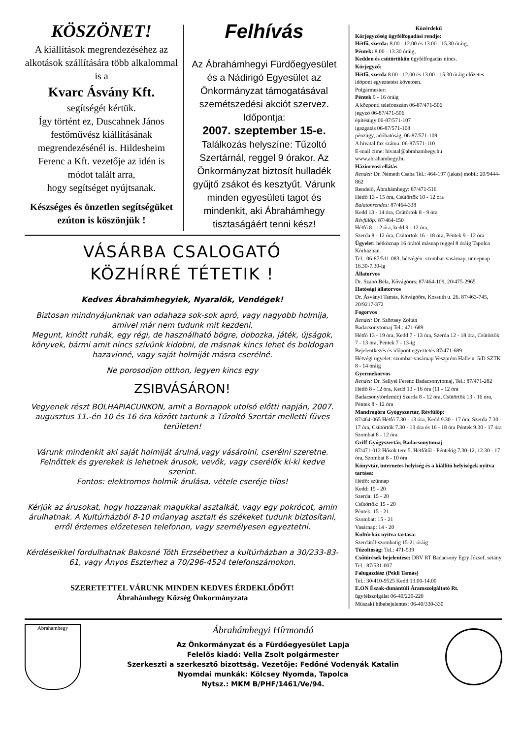KÖSZÖNET!
A kiállítások megrendezéséhez az alkotások szállítására több alkalommal is a
Kvarc Ásvány Kft.
segítségét kértük.
Így történt ez, Duscahnek János festőművész kiállításának megrendezésénél is. Hildesheim Ferenc a Kft. vezetője az idén is módot talált arra,
hogy segítséget nyújtsanak.
Készséges és önzetlen segítségüket ezúton is köszönjük !
Felhívás
Az Ábrahámhegyi Fürdőegyesület és a Nádirigó Egyesület az Önkormányzat támogatásával szemétszedési akciót szervez. Időpontja:
2007. szeptember 15-e.
Találkozás helyszíne: Tűzoltó Szertárnál, reggel 9 órakor. Az Önkormányzat biztosít hulladék gyűjtő zsákot és kesztyűt. Várunk minden egyesületi tagot és mindenkit, aki Ábrahámhegy tisztaságáért tenni kész!
VÁSÁRBA CSALOGATÓ
KÖZHÍRRÉ TÉTETIK !
Kedves Ábrahámhegyiek, Nyaralók, Vendégek!
Biztosan mindnyájunknak van odahaza sok-sok apró, vagy nagyobb holmija, amivel már nem tudunk mit kezdeni.
Megunt, kinőtt ruhák, egy régi, de használható bögre, dobozka, játék, újságok, könyvek, bármi amit nincs szívünk kidobni, de másnak kincs lehet és boldogan hazavinné, vagy saját holmiját másra cserélné.
Ne porosodjon otthon, legyen kincs egy
ZSIBVÁSÁRON!
Vegyenek részt BOLHAPIACUNKON, amit a Bornapok utolsó előtti napján, 2007. augusztus 11.-én 10 és 16 óra között tartunk a Tűzoltó Szertár melletti füves területen!
Várunk mindenkit aki saját holmiját árulná,vagy vásárolni, cserélni szeretne.
Felnőttek és gyerekek is lehetnek árusok, vevők, vagy cserélők ki-ki kedve szerint.
Fontos: elektromos holmik árulása, vétele cseréje tilos!
Kérjük az árusokat, hogy hozzanak magukkal asztalkát, vagy egy pokrócot, amin árulhatnak. A Kultúrházból 8-10 műanyag asztalt és székeket tudunk biztosítani, erről érdemes előzetesen telefonon, vagy személyesen egyeztetni.
Kérdéseikkel fordulhatnak Bakosné Tóth Erzsébethez a kultúrházban a 30/233-83-61, vagy Ányos Eszterhez a 70/296-4524 telefonszámokon.
SZERETETTEL VÁRUNK MINDEN KEDVES ÉRDEKLŐDŐT!
Ábrahámhegy Község Önkormányzata
Közérdekű
Körjegyzőség ügyfélfogadási rendje:
Hétfő, szerda: 8.00 - 12.00 és 13.00 - 15.30 óráig,
Péntek: 8.00 - 13.30 óráig,
Kedden és csütörtökön ügyfélfogadás nincs.
Körjegyző:
Hétfő, szerda 8.00 - 12.00 és 13.00 - 15.30 óráig előzetes időpont egyeztetést követően.
Polgármester:
Péntek 9 - 16 óráig
A központi telefonszám 06-87/471-506
jegyző 06-87/471-506
építésügy 06-87/571-107
igazgatás 06-87/571-108
pénzügy, adóhatóság, 06-87/571-109
A hivatal fax száma: 06-87/571-110
E-mail címe: hivatal@abrahamhegy.hu
www.abrahamhegy.hu
Háziorvosi ellátás
Rendel: Dr. Németh Csaba Tel.: 464-197 (lakás) mobil: 20/9444-862
Rendelő, Ábrahámhegy: 87/471-516
Hétfő 13 - 15 óra, Csütörtök 10 - 12 óra
Balatonrendes: 87/464-338
Kedd 13 - 14 óra, Csütörtök 8 - 9 óra
Révfülöp: 87/464-150
Hétfő 8 - 12 óra, kedd 9 - 12 óra,
Szerda 8 - 12 óra, Csütörtök 16 - 18 óra, Péntek 9 - 12 óra
Ügyelet: hétköznap 16 órától másnap reggel 8 óráig Tapolca Kórházban.
Tel.: 06-87/511-083; hétvégén: szombat-vasárnap, ünnepnap 16.30-7.30-ig
Állatorvos
Dr. Szabó Béla, Kővágóörs: 87/464-109, 20/475-2965
Hatósági állatorvos
Dr. Ásványi Tamás, Kővágóörs, Kossuth u. 26. 87/463-745, 20/9217-372
Fogorvos
Rendel: Dr. Szörtsey Zoltán
Badacsonytomaj Tel.: 471-689
Hétfő 13 - 19 óra, Kedd 7 - 13 óra, Szerda 12 - 18 óra, Csütörtök 7 - 13 óra, Péntek 7 - 13-ig
Bejelentkezés és időpont egyeztetés 87/471-689
Hétvégi ügyelet: szombat-vasárnap Veszprém Halle u. 5/D SZTK 8 - 14 óráig
Gyermekorvos
Rendel: Dr. Sellyei Ferenc Badacsonytomaj, Tel.: 87/471-282
Hétfő 8 - 12 óra, Kedd 13 - 16 óra (11 - 12 óra Badacsonytördemic) Szerda 8 - 12 óra, Csütörtök 13 - 16 óra, Péntek 8 - 12 óra
Mandragóra Gyógyszertár, Révfülöp:
87/464-065 Hétfő 7.30 - 13 óra, Kedd 9.30 - 17 óra, Szerda 7.30 - 17 óra, Csütörtök 7.30 - 13 óra és 16 - 18 óra Péntek 9.30 - 17 óra Szombat 8 - 12 óra
Griff Gyógyszertár, Badacsonytomaj
87/471-012 Hősök tere 5. Hétfőtől - Péntekig 7.30-12, 12.30 - 17 óra, Szombat 8 - 10 óra
Könyvtár, internetes helyiség és a kiállító helyiségek nyitva tartása:
Hétfő: szünnap
Kedd: 15 - 20
Szerda: 15 - 20
Csütörtök: 15 - 20
Péntek: 15 - 21
Szombat: 15 - 21
Vasárnap: 14 - 20
Kultúrház nyitva tartása:
Szerdától-szombatig 15-21 óráig
Tűzoltóság: Tel.: 471-539
Csőtörések bejelentése: DRV RT Badacsony Egry József. sétány Tel.: 87/531-007
Falugazdász (Pekli Tamás)
Tel.: 30/410-9525 Kedd 13.00-14.00
E.ON Észak-dunántúli Áramszolgáltató Rt.
ügyfélszolgálat 06-40/220-220
Műszaki hibabejelentés: 06-40/330-330
Abrahamhegy
Ábrahámhegyi Hírmondó
Az Önkormányzat és a Fürdőegyesület Lapja
Felelős kiadó: Vella Zsolt polgármester
Szerkeszti a szerkesztő bizottság. Vezetője: Fedőné Vodenyák Katalin
Nyomdai munkák: Kölcsey Nyomda, Tapolca
Nytsz.: MKM B/PHF/1461/Ve/94.